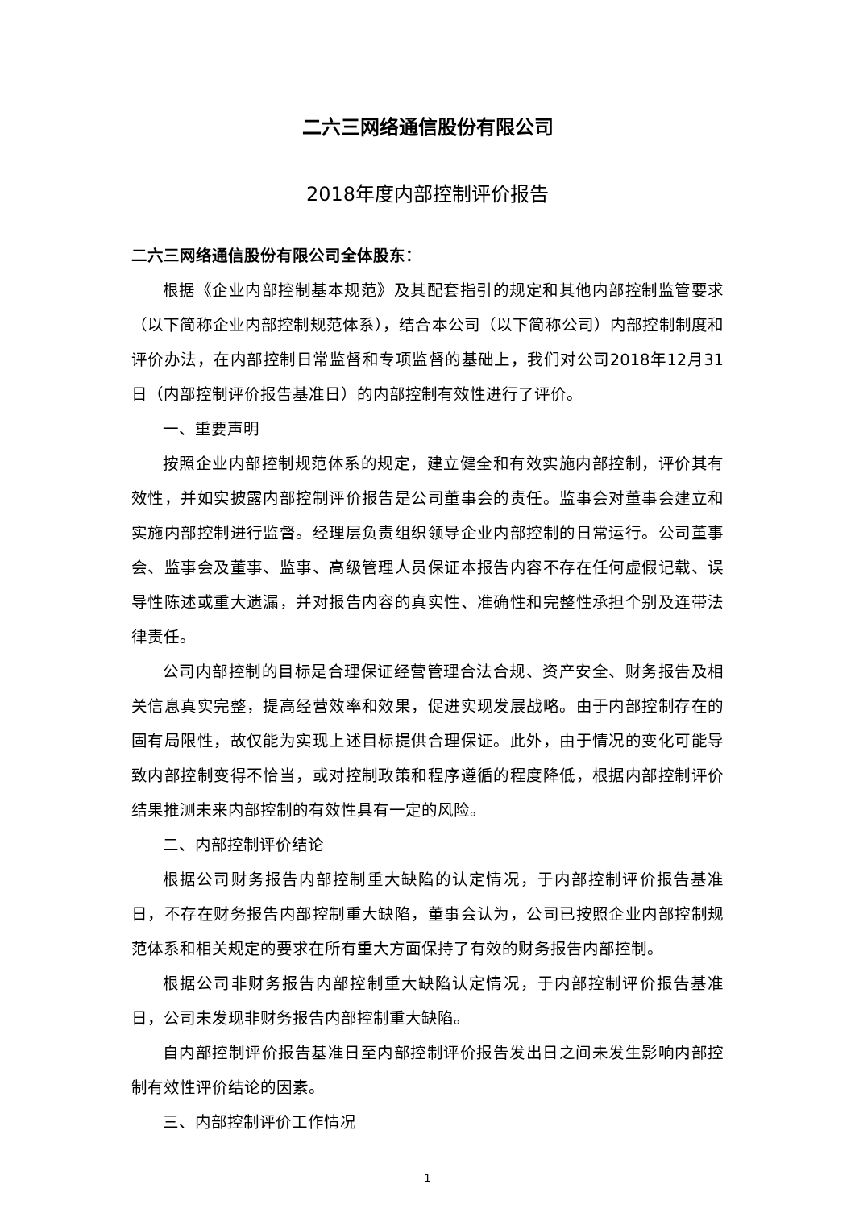二六三网络通信股份有限公司
2018年度内部控制评价报告
二六三网络通信股份有限公司全体股东：
根据《企业内部控制基本规范》及其配套指引的规定和其他内部控制监管要求（以下简称企业内部控制规范体系），结合本公司（以下简称公司）内部控制制度和评价办法，在内部控制日常监督和专项监督的基础上，我们对公司2018年12月31日（内部控制评价报告基准日）的内部控制有效性进行了评价。
一、重要声明
按照企业内部控制规范体系的规定，建立健全和有效实施内部控制，评价其有效性，并如实披露内部控制评价报告是公司董事会的责任。监事会对董事会建立和实施内部控制进行监督。经理层负责组织领导企业内部控制的日常运行。公司董事会、监事会及董事、监事、高级管理人员保证本报告内容不存在任何虚假记载、误导性陈述或重大遗漏，并对报告内容的真实性、准确性和完整性承担个别及连带法律责任。
公司内部控制的目标是合理保证经营管理合法合规、资产安全、财务报告及相关信息真实完整，提高经营效率和效果，促进实现发展战略。由于内部控制存在的固有局限性，故仅能为实现上述目标提供合理保证。此外，由于情况的变化可能导致内部控制变得不恰当，或对控制政策和程序遵循的程度降低，根据内部控制评价结果推测未来内部控制的有效性具有一定的风险。
二、内部控制评价结论
根据公司财务报告内部控制重大缺陷的认定情况，于内部控制评价报告基准日，不存在财务报告内部控制重大缺陷，董事会认为，公司已按照企业内部控制规范体系和相关规定的要求在所有重大方面保持了有效的财务报告内部控制。
根据公司非财务报告内部控制重大缺陷认定情况，于内部控制评价报告基准日，公司未发现非财务报告内部控制重大缺陷。
自内部控制评价报告基准日至内部控制评价报告发出日之间未发生影响内部控制有效性评价结论的因素。
三、内部控制评价工作情况
1